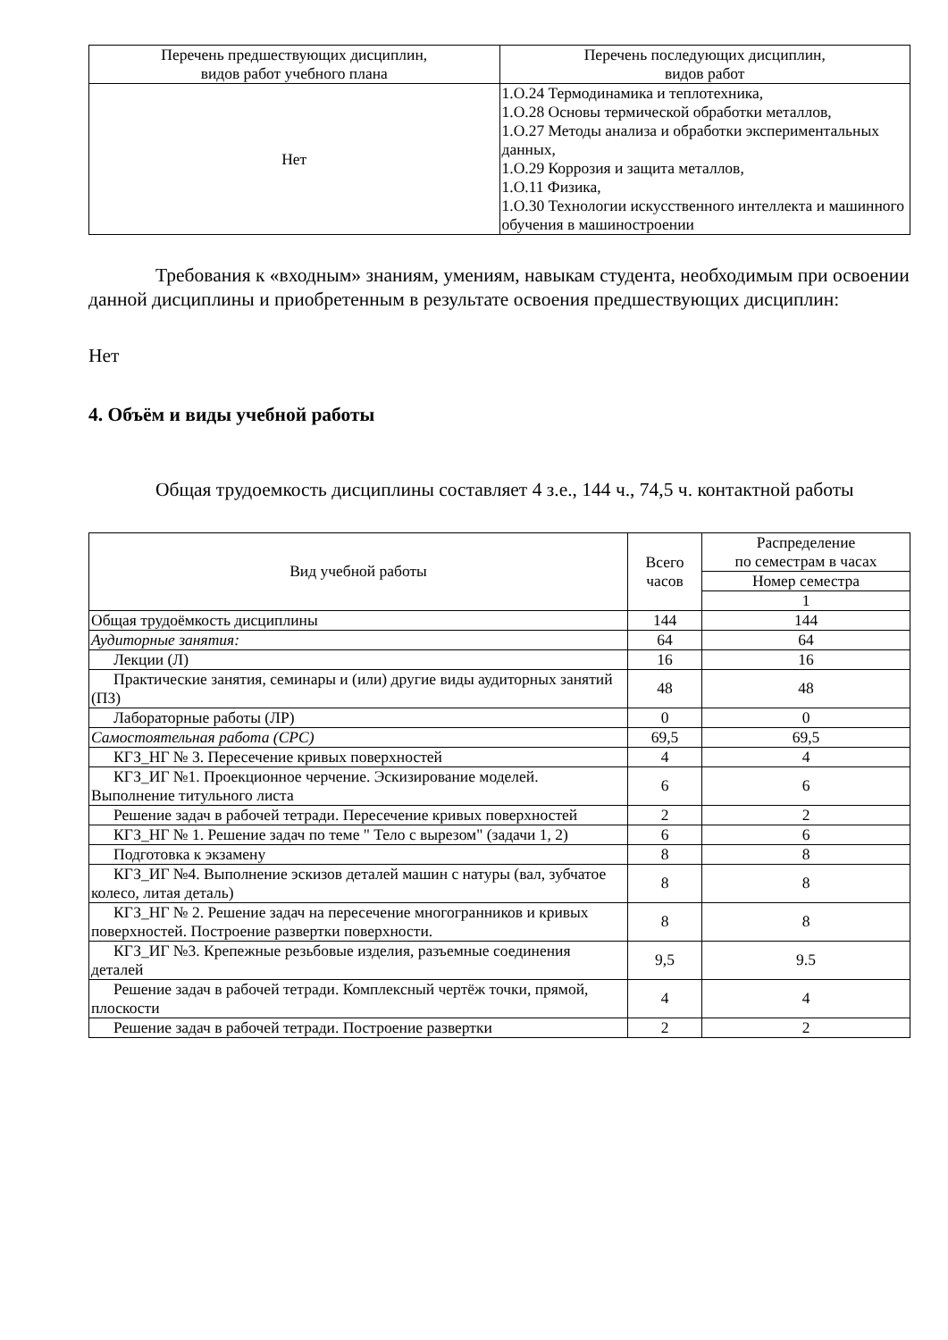| Перечень предшествующих дисциплин, видов работ учебного плана | Перечень последующих дисциплин, видов работ |
| --- | --- |
| Нет | 1.О.24 Термодинамика и теплотехника, 1.О.28 Основы термической обработки металлов, 1.О.27 Методы анализа и обработки экспериментальных данных, 1.О.29 Коррозия и защита металлов, 1.О.11 Физика, 1.О.30 Технологии искусственного интеллекта и машинного обучения в машиностроении |
Требования к «входным» знаниям, умениям, навыкам студента, необходимым при освоении данной дисциплины и приобретенным в результате освоения предшествующих дисциплин:
Нет
4. Объём и виды учебной работы
Общая трудоемкость дисциплины составляет 4 з.е., 144 ч., 74,5 ч. контактной работы
| Вид учебной работы | Всего часов | Распределение по семестрам в часах |
| --- | --- | --- |
| | | Номер семестра |
| | | 1 |
| Общая трудоёмкость дисциплины | 144 | 144 |
| Аудиторные занятия: | 64 | 64 |
| Лекции (Л) | 16 | 16 |
| Практические занятия, семинары и (или) другие виды аудиторных занятий (ПЗ) | 48 | 48 |
| Лабораторные работы (ЛР) | 0 | 0 |
| Самостоятельная работа (СРС) | 69,5 | 69,5 |
| КГЗ_НГ № 3. Пересечение кривых поверхностей | 4 | 4 |
| КГЗ_ИГ №1. Проекционное черчение. Эскизирование моделей. Выполнение титульного листа | 6 | 6 |
| Решение задач в рабочей тетради. Пересечение кривых поверхностей | 2 | 2 |
| КГЗ_НГ № 1. Решение задач по теме " Тело с вырезом" (задачи 1, 2) | 6 | 6 |
| Подготовка к экзамену | 8 | 8 |
| КГЗ_ИГ №4. Выполнение эскизов деталей машин с натуры (вал, зубчатое колесо, литая деталь) | 8 | 8 |
| КГЗ_НГ № 2. Решение задач на пересечение многогранников и кривых поверхностей. Построение развертки поверхности. | 8 | 8 |
| КГЗ_ИГ №3. Крепежные резьбовые изделия, разъемные соединения деталей | 9,5 | 9.5 |
| Решение задач в рабочей тетради. Комплексный чертёж точки, прямой, плоскости | 4 | 4 |
| Решение задач в рабочей тетради. Построение развертки | 2 | 2 |